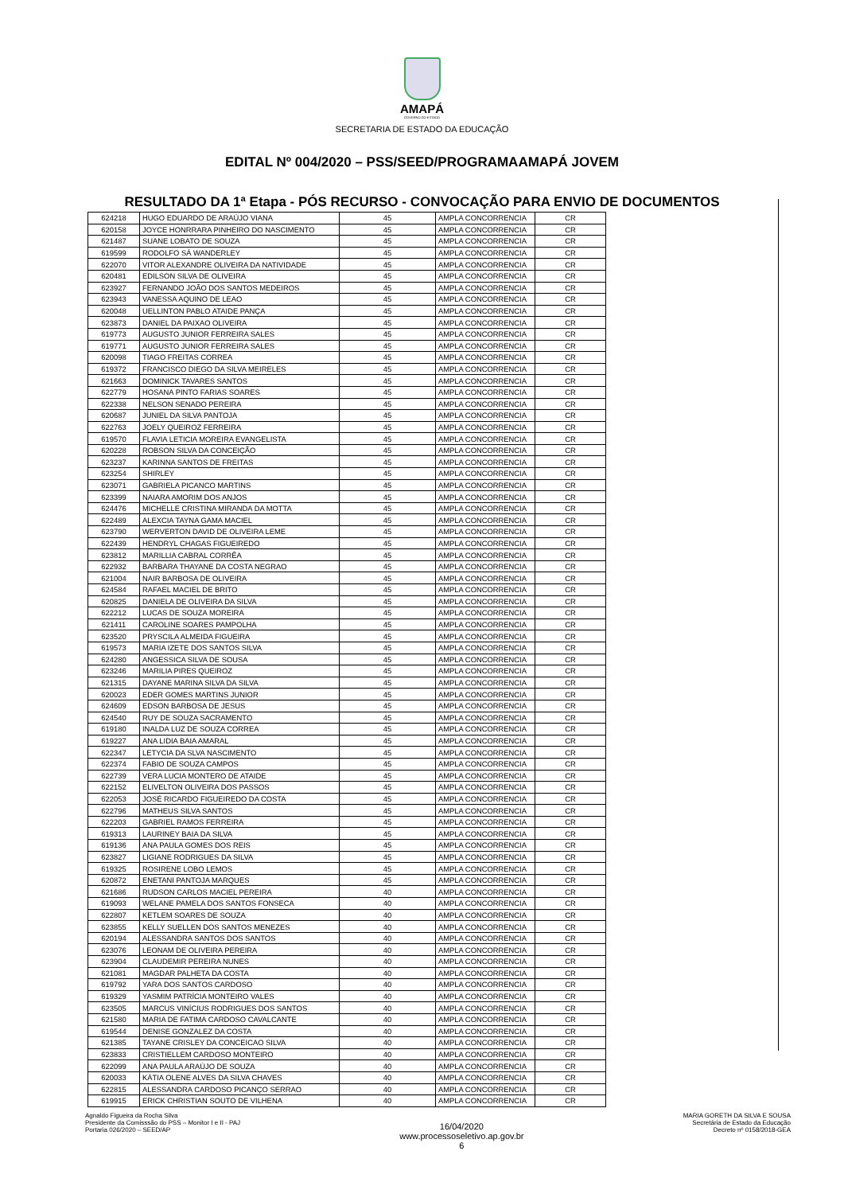AMAPÁ
GOVERNO DO ESTADO
SECRETARIA DE ESTADO DA EDUCAÇÃO
EDITAL Nº 004/2020 – PSS/SEED/PROGRAMAAMAPÁ JOVEM
RESULTADO DA 1ª Etapa - PÓS RECURSO - CONVOCAÇÃO PARA ENVIO DE DOCUMENTOS
| 624218 | HUGO EDUARDO DE ARAÚJO VIANA | 45 | AMPLA CONCORRENCIA | CR |
| 620158 | JOYCE HONRRARA PINHEIRO DO NASCIMENTO | 45 | AMPLA CONCORRENCIA | CR |
| 621487 | SUANE LOBATO DE SOUZA | 45 | AMPLA CONCORRENCIA | CR |
| 619599 | RODOLFO SÁ WANDERLEY | 45 | AMPLA CONCORRENCIA | CR |
| 622070 | VITOR ALEXANDRE OLIVEIRA DA NATIVIDADE | 45 | AMPLA CONCORRENCIA | CR |
| 620481 | EDILSON SILVA DE OLIVEIRA | 45 | AMPLA CONCORRENCIA | CR |
| 623927 | FERNANDO JOÃO DOS SANTOS MEDEIROS | 45 | AMPLA CONCORRENCIA | CR |
| 623943 | VANESSA AQUINO DE LEAO | 45 | AMPLA CONCORRENCIA | CR |
| 620048 | UELLINTON PABLO ATAIDE PANÇA | 45 | AMPLA CONCORRENCIA | CR |
| 623873 | DANIEL DA PAIXAO OLIVEIRA | 45 | AMPLA CONCORRENCIA | CR |
| 619773 | AUGUSTO JUNIOR FERREIRA SALES | 45 | AMPLA CONCORRENCIA | CR |
| 619771 | AUGUSTO JUNIOR FERREIRA SALES | 45 | AMPLA CONCORRENCIA | CR |
| 620098 | TIAGO FREITAS CORREA | 45 | AMPLA CONCORRENCIA | CR |
| 619372 | FRANCISCO DIEGO DA SILVA MEIRELES | 45 | AMPLA CONCORRENCIA | CR |
| 621663 | DOMINICK TAVARES SANTOS | 45 | AMPLA CONCORRENCIA | CR |
| 622779 | HOSANA PINTO FARIAS SOARES | 45 | AMPLA CONCORRENCIA | CR |
| 622338 | NELSON SENADO PEREIRA | 45 | AMPLA CONCORRENCIA | CR |
| 620687 | JUNIEL DA SILVA PANTOJA | 45 | AMPLA CONCORRENCIA | CR |
| 622763 | JOELY QUEIROZ FERREIRA | 45 | AMPLA CONCORRENCIA | CR |
| 619570 | FLAVIA LETICIA MOREIRA EVANGELISTA | 45 | AMPLA CONCORRENCIA | CR |
| 620228 | ROBSON SILVA DA CONCEIÇÃO | 45 | AMPLA CONCORRENCIA | CR |
| 623237 | KARINNA SANTOS DE FREITAS | 45 | AMPLA CONCORRENCIA | CR |
| 623254 | SHIRLEY | 45 | AMPLA CONCORRENCIA | CR |
| 623071 | GABRIELA PICANCO MARTINS | 45 | AMPLA CONCORRENCIA | CR |
| 623399 | NAIARA AMORIM DOS ANJOS | 45 | AMPLA CONCORRENCIA | CR |
| 624476 | MICHELLE CRISTINA MIRANDA DA MOTTA | 45 | AMPLA CONCORRENCIA | CR |
| 622489 | ALEXCIA TAYNA GAMA MACIEL | 45 | AMPLA CONCORRENCIA | CR |
| 623790 | WERVERTON DAVID DE OLIVEIRA LEME | 45 | AMPLA CONCORRENCIA | CR |
| 622439 | HENDRYL CHAGAS FIGUEIREDO | 45 | AMPLA CONCORRENCIA | CR |
| 623812 | MARILLIA CABRAL CORRÊA | 45 | AMPLA CONCORRENCIA | CR |
| 622932 | BARBARA THAYANE DA COSTA NEGRAO | 45 | AMPLA CONCORRENCIA | CR |
| 621004 | NAIR BARBOSA DE OLIVEIRA | 45 | AMPLA CONCORRENCIA | CR |
| 624584 | RAFAEL MACIEL DE BRITO | 45 | AMPLA CONCORRENCIA | CR |
| 620825 | DANIELA DE OLIVEIRA DA SILVA | 45 | AMPLA CONCORRENCIA | CR |
| 622212 | LUCAS DE SOUZA MOREIRA | 45 | AMPLA CONCORRENCIA | CR |
| 621411 | CAROLINE SOARES PAMPOLHA | 45 | AMPLA CONCORRENCIA | CR |
| 623520 | PRYSCILA ALMEIDA FIGUEIRA | 45 | AMPLA CONCORRENCIA | CR |
| 619573 | MARIA IZETE DOS SANTOS SILVA | 45 | AMPLA CONCORRENCIA | CR |
| 624280 | ANGESSICA SILVA DE SOUSA | 45 | AMPLA CONCORRENCIA | CR |
| 623246 | MARILIA PIRES QUEIROZ | 45 | AMPLA CONCORRENCIA | CR |
| 621315 | DAYANE MARINA SILVA DA SILVA | 45 | AMPLA CONCORRENCIA | CR |
| 620023 | EDER GOMES MARTINS JUNIOR | 45 | AMPLA CONCORRENCIA | CR |
| 624609 | EDSON BARBOSA DE JESUS | 45 | AMPLA CONCORRENCIA | CR |
| 624540 | RUY DE SOUZA SACRAMENTO | 45 | AMPLA CONCORRENCIA | CR |
| 619180 | INALDA LUZ DE SOUZA CORREA | 45 | AMPLA CONCORRENCIA | CR |
| 619227 | ANA LIDIA BAIA AMARAL | 45 | AMPLA CONCORRENCIA | CR |
| 622347 | LETYCIA DA SLVA NASCIMENTO | 45 | AMPLA CONCORRENCIA | CR |
| 622374 | FABIO DE SOUZA CAMPOS | 45 | AMPLA CONCORRENCIA | CR |
| 622739 | VERA LUCIA MONTERO DE ATAIDE | 45 | AMPLA CONCORRENCIA | CR |
| 622152 | ELIVELTON OLIVEIRA DOS PASSOS | 45 | AMPLA CONCORRENCIA | CR |
| 622053 | JOSÉ RICARDO FIGUEIREDO DA COSTA | 45 | AMPLA CONCORRENCIA | CR |
| 622796 | MATHEUS SILVA SANTOS | 45 | AMPLA CONCORRENCIA | CR |
| 622203 | GABRIEL RAMOS FERREIRA | 45 | AMPLA CONCORRENCIA | CR |
| 619313 | LAURINEY BAIA DA SILVA | 45 | AMPLA CONCORRENCIA | CR |
| 619136 | ANA PAULA GOMES DOS REIS | 45 | AMPLA CONCORRENCIA | CR |
| 623827 | LIGIANE RODRIGUES DA SILVA | 45 | AMPLA CONCORRENCIA | CR |
| 619325 | ROSIRENE LOBO LEMOS | 45 | AMPLA CONCORRENCIA | CR |
| 620872 | ENETANI PANTOJA MARQUES | 45 | AMPLA CONCORRENCIA | CR |
| 621686 | RUDSON CARLOS MACIEL PEREIRA | 40 | AMPLA CONCORRENCIA | CR |
| 619093 | WELANE PAMELA DOS SANTOS FONSECA | 40 | AMPLA CONCORRENCIA | CR |
| 622807 | KETLEM SOARES DE SOUZA | 40 | AMPLA CONCORRENCIA | CR |
| 623855 | KELLY SUELLEN DOS SANTOS MENEZES | 40 | AMPLA CONCORRENCIA | CR |
| 620194 | ALESSANDRA SANTOS DOS SANTOS | 40 | AMPLA CONCORRENCIA | CR |
| 623076 | LEONAM DE OLIVEIRA PEREIRA | 40 | AMPLA CONCORRENCIA | CR |
| 623904 | CLAUDEMIR PEREIRA NUNES | 40 | AMPLA CONCORRENCIA | CR |
| 621081 | MAGDAR PALHETA DA COSTA | 40 | AMPLA CONCORRENCIA | CR |
| 619792 | YARA DOS SANTOS CARDOSO | 40 | AMPLA CONCORRENCIA | CR |
| 619329 | YASMIM PATRÍCIA MONTEIRO VALES | 40 | AMPLA CONCORRENCIA | CR |
| 623505 | MARCUS VINÍCIUS RODRIGUES DOS SANTOS | 40 | AMPLA CONCORRENCIA | CR |
| 621580 | MARIA DE FATIMA CARDOSO CAVALCANTE | 40 | AMPLA CONCORRENCIA | CR |
| 619544 | DENISE GONZALEZ DA COSTA | 40 | AMPLA CONCORRENCIA | CR |
| 621385 | TAYANE CRISLEY DA CONCEICAO SILVA | 40 | AMPLA CONCORRENCIA | CR |
| 623833 | CRISTIELLEM CARDOSO MONTEIRO | 40 | AMPLA CONCORRENCIA | CR |
| 622099 | ANA PAULA ARAÚJO DE SOUZA | 40 | AMPLA CONCORRENCIA | CR |
| 620033 | KÁTIA OLENE ALVES DA SILVA CHAVES | 40 | AMPLA CONCORRENCIA | CR |
| 622815 | ALESSANDRA CARDOSO PICANÇO SERRAO | 40 | AMPLA CONCORRENCIA | CR |
| 619915 | ERICK CHRISTIAN SOUTO DE VILHENA | 40 | AMPLA CONCORRENCIA | CR |
Agnaldo Figueira da Rocha Silva
Presidente da Comisssão do PSS – Monitor I e II - PAJ
Portaria 026/2020 – SEED/AP
16/04/2020
www.processoseletivo.ap.gov.br
6
MARIA GORETH DA SILVA E SOUSA
Secretária de Estado da Educação
Decreto nº 0158/2018-GEA